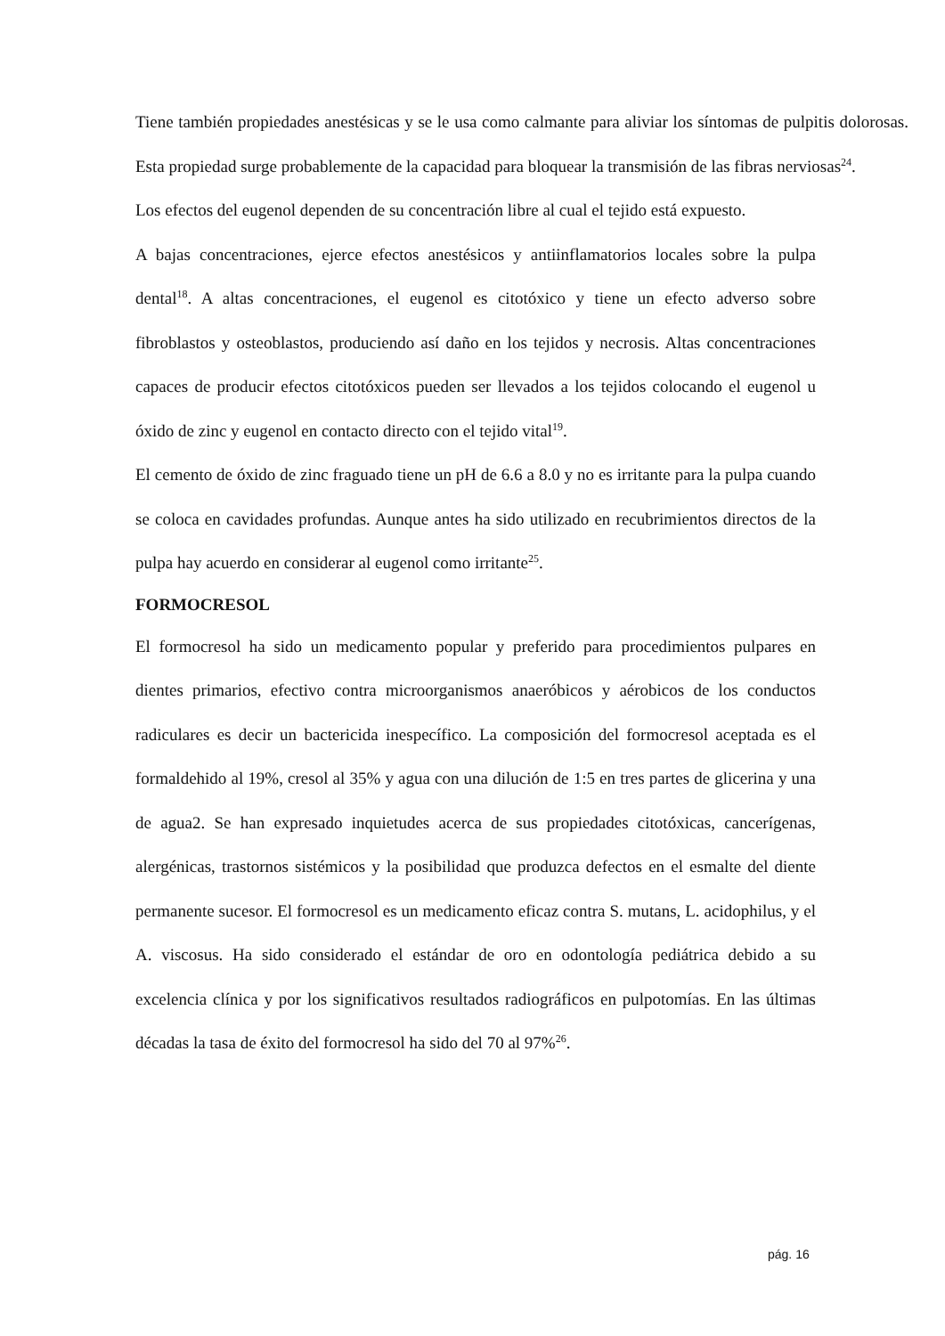Tiene también propiedades anestésicas y se le usa como calmante para aliviar los síntomas de pulpitis dolorosas. Esta propiedad surge probablemente de la capacidad para bloquear la transmisión de las fibras nerviosas<sup>24</sup>.
Los efectos del eugenol dependen de su concentración libre al cual el tejido está expuesto.
A bajas concentraciones, ejerce efectos anestésicos y antiinflamatorios locales sobre la pulpa dental<sup>18</sup>. A altas concentraciones, el eugenol es citotóxico y tiene un efecto adverso sobre fibroblastos y osteoblastos, produciendo así daño en los tejidos y necrosis. Altas concentraciones capaces de producir efectos citotóxicos pueden ser llevados a los tejidos colocando el eugenol u óxido de zinc y eugenol en contacto directo con el tejido vital<sup>19</sup>.
El cemento de óxido de zinc fraguado tiene un pH de 6.6 a 8.0 y no es irritante para la pulpa cuando se coloca en cavidades profundas. Aunque antes ha sido utilizado en recubrimientos directos de la pulpa hay acuerdo en considerar al eugenol como irritante<sup>25</sup>.
FORMOCRESOL
El formocresol ha sido un medicamento popular y preferido para procedimientos pulpares en dientes primarios, efectivo contra microorganismos anaeróbicos y aérobicos de los conductos radiculares es decir un bactericida inespecífico. La composición del formocresol aceptada es el formaldehido al 19%, cresol al 35% y agua con una dilución de 1:5 en tres partes de glicerina y una de agua2. Se han expresado inquietudes acerca de sus propiedades citotóxicas, cancerígenas, alergénicas, trastornos sistémicos y la posibilidad que produzca defectos en el esmalte del diente permanente sucesor. El formocresol es un medicamento eficaz contra S. mutans, L. acidophilus, y el A. viscosus. Ha sido considerado el estándar de oro en odontología pediátrica debido a su excelencia clínica y por los significativos resultados radiográficos en pulpotomías. En las últimas décadas la tasa de éxito del formocresol ha sido del 70 al 97%<sup>26</sup>.
pág. 16